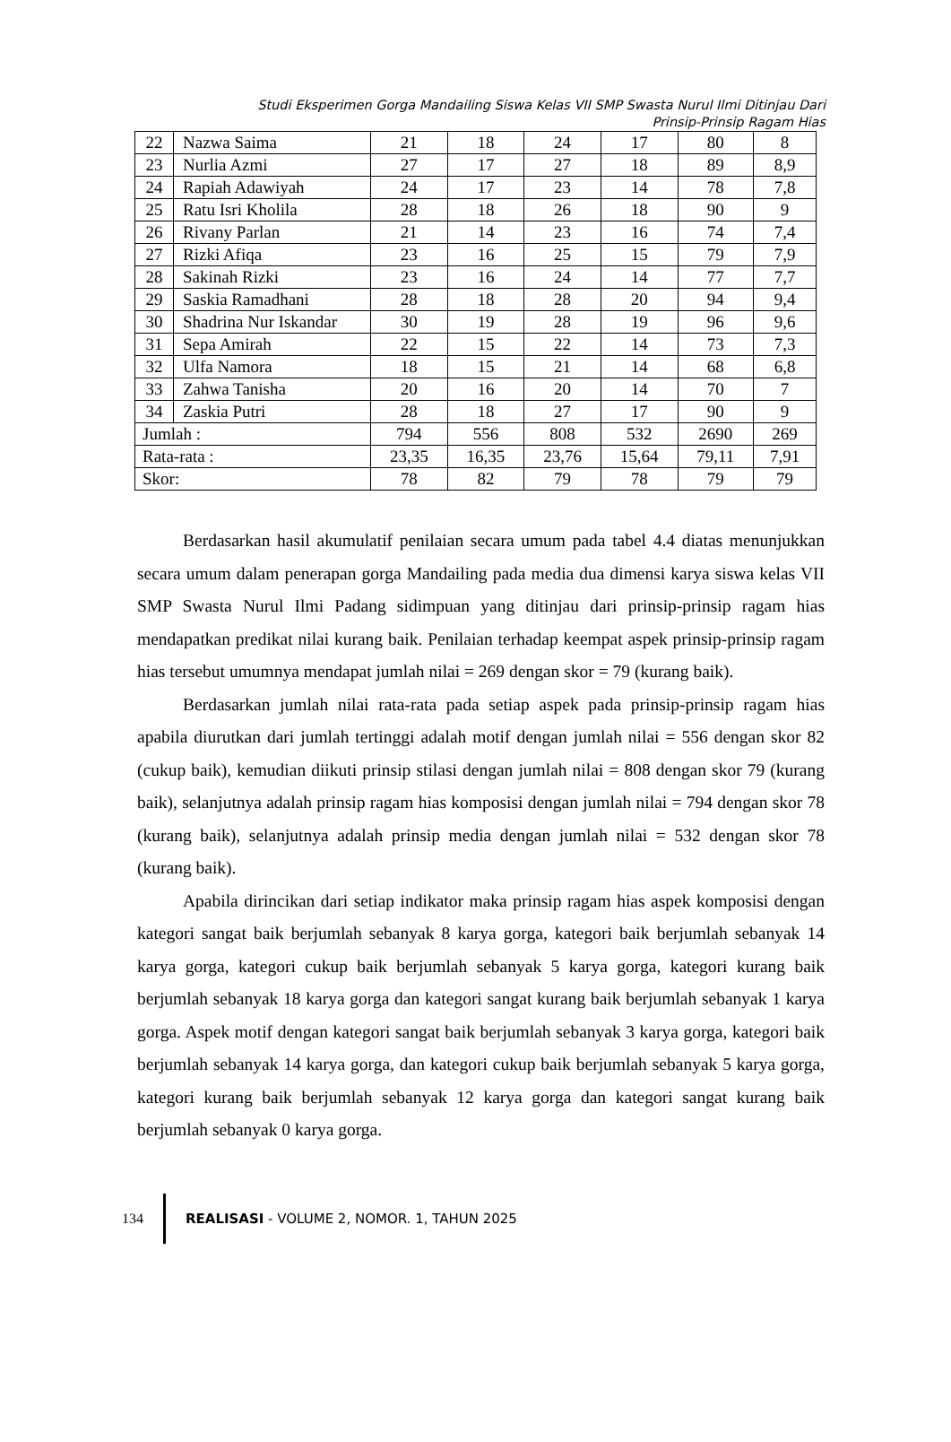Studi Eksperimen Gorga Mandailing Siswa Kelas VII SMP Swasta Nurul Ilmi Ditinjau Dari
Prinsip-Prinsip Ragam Hias
| 22 | Nazwa Saima | 21 | 18 | 24 | 17 | 80 | 8 |
| 23 | Nurlia Azmi | 27 | 17 | 27 | 18 | 89 | 8,9 |
| 24 | Rapiah Adawiyah | 24 | 17 | 23 | 14 | 78 | 7,8 |
| 25 | Ratu Isri Kholila | 28 | 18 | 26 | 18 | 90 | 9 |
| 26 | Rivany Parlan | 21 | 14 | 23 | 16 | 74 | 7,4 |
| 27 | Rizki Afiqa | 23 | 16 | 25 | 15 | 79 | 7,9 |
| 28 | Sakinah Rizki | 23 | 16 | 24 | 14 | 77 | 7,7 |
| 29 | Saskia Ramadhani | 28 | 18 | 28 | 20 | 94 | 9,4 |
| 30 | Shadrina Nur Iskandar | 30 | 19 | 28 | 19 | 96 | 9,6 |
| 31 | Sepa Amirah | 22 | 15 | 22 | 14 | 73 | 7,3 |
| 32 | Ulfa Namora | 18 | 15 | 21 | 14 | 68 | 6,8 |
| 33 | Zahwa Tanisha | 20 | 16 | 20 | 14 | 70 | 7 |
| 34 | Zaskia Putri | 28 | 18 | 27 | 17 | 90 | 9 |
| Jumlah : | | 794 | 556 | 808 | 532 | 2690 | 269 |
| Rata-rata : | | 23,35 | 16,35 | 23,76 | 15,64 | 79,11 | 7,91 |
| Skor: | | 78 | 82 | 79 | 78 | 79 | 79 |
Berdasarkan hasil akumulatif penilaian secara umum pada tabel 4.4 diatas menunjukkan secara umum dalam penerapan gorga Mandailing pada media dua dimensi karya siswa kelas VII SMP Swasta Nurul Ilmi Padang sidimpuan yang ditinjau dari prinsip-prinsip ragam hias mendapatkan predikat nilai kurang baik. Penilaian terhadap keempat aspek prinsip-prinsip ragam hias tersebut umumnya mendapat jumlah nilai = 269 dengan skor = 79 (kurang baik).
Berdasarkan jumlah nilai rata-rata pada setiap aspek pada prinsip-prinsip ragam hias apabila diurutkan dari jumlah tertinggi adalah motif dengan jumlah nilai = 556 dengan skor 82 (cukup baik), kemudian diikuti prinsip stilasi dengan jumlah nilai = 808 dengan skor 79 (kurang baik), selanjutnya adalah prinsip ragam hias komposisi dengan jumlah nilai = 794 dengan skor 78 (kurang baik), selanjutnya adalah prinsip media dengan jumlah nilai = 532 dengan skor 78 (kurang baik).
Apabila dirincikan dari setiap indikator maka prinsip ragam hias aspek komposisi dengan kategori sangat baik berjumlah sebanyak 8 karya gorga, kategori baik berjumlah sebanyak 14 karya gorga, kategori cukup baik berjumlah sebanyak 5 karya gorga, kategori kurang baik berjumlah sebanyak 18 karya gorga dan kategori sangat kurang baik berjumlah sebanyak 1 karya gorga. Aspek motif dengan kategori sangat baik berjumlah sebanyak 3 karya gorga, kategori baik berjumlah sebanyak 14 karya gorga, dan kategori cukup baik berjumlah sebanyak 5 karya gorga, kategori kurang baik berjumlah sebanyak 12 karya gorga dan kategori sangat kurang baik berjumlah sebanyak 0 karya gorga.
134
REALISASI - VOLUME 2, NOMOR. 1, TAHUN 2025